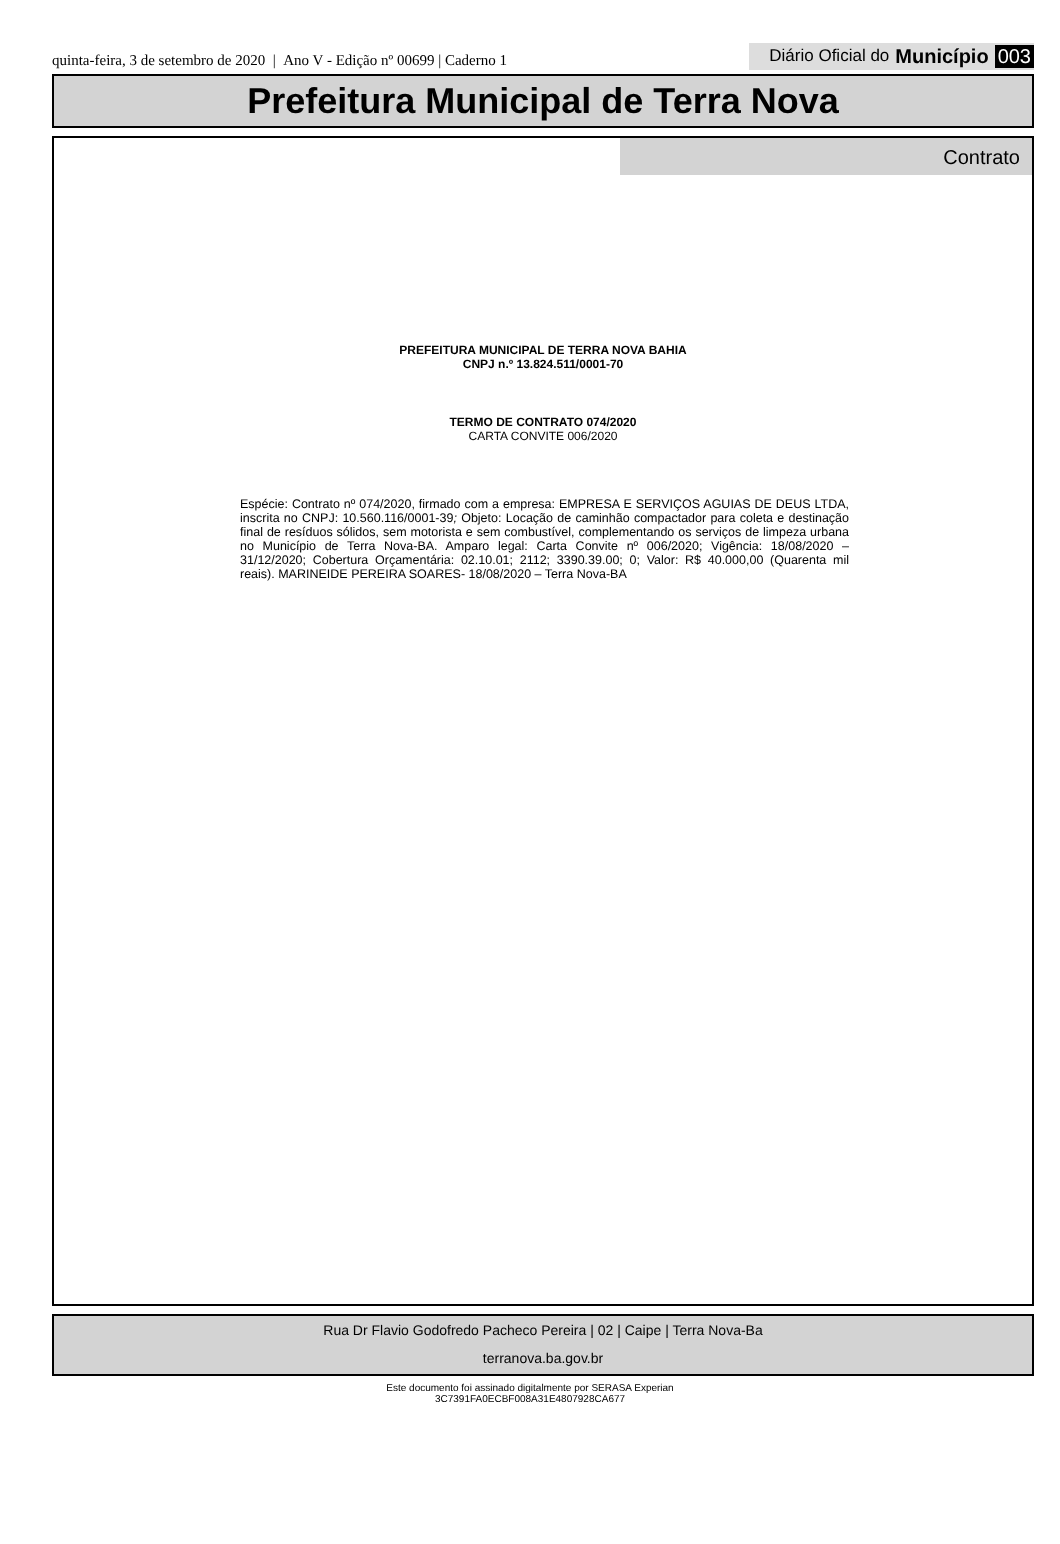quinta-feira, 3 de setembro de 2020 | Ano V - Edição nº 00699 | Caderno 1
Diário Oficial do Município 003
Prefeitura Municipal de Terra Nova
Contrato
PREFEITURA MUNICIPAL DE TERRA NOVA BAHIA
CNPJ n.º 13.824.511/0001-70
TERMO DE CONTRATO 074/2020
CARTA CONVITE 006/2020
Espécie: Contrato nº 074/2020, firmado com a empresa: EMPRESA E SERVIÇOS AGUIAS DE DEUS LTDA, inscrita no CNPJ: 10.560.116/0001-39; Objeto: Locação de caminhão compactador para coleta e destinação final de resíduos sólidos, sem motorista e sem combustível, complementando os serviços de limpeza urbana no Município de Terra Nova-BA. Amparo legal: Carta Convite nº 006/2020; Vigência: 18/08/2020 – 31/12/2020; Cobertura Orçamentária: 02.10.01; 2112; 3390.39.00; 0; Valor: R$ 40.000,00 (Quarenta mil reais). MARINEIDE PEREIRA SOARES- 18/08/2020 – Terra Nova-BA
Rua Dr Flavio Godofredo Pacheco Pereira | 02 | Caipe | Terra Nova-Ba
terranova.ba.gov.br
Este documento foi assinado digitalmente por SERASA Experian
3C7391FA0ECBF008A31E4807928CA677